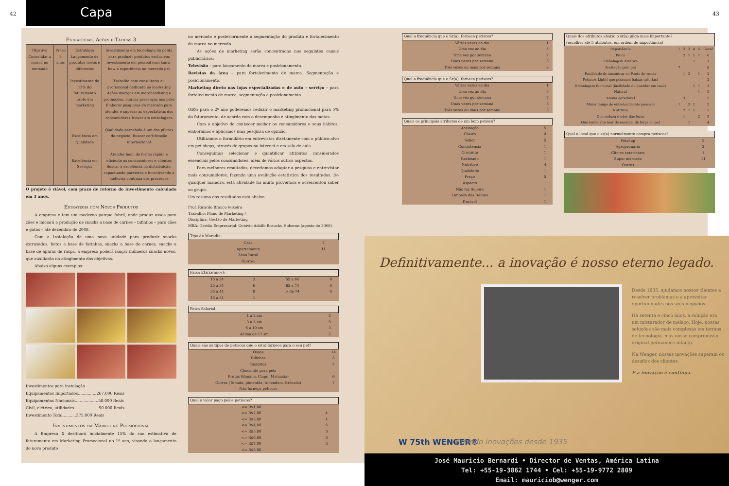42 43
Capa
Estratégias, Ações e Táticas 3
| Objetivo Consolidar a marca no mercado | Prazo 3 anos | Estratégia Lançamento de produtos novos e diferentes Investimento de 15% do faturamento bruto em marketing Excelência em Qualidade Excelência em Serviços | Investimento em tecnologia de ponta para produzir produtos exclusivos Investimento em pessoal com konw-how e experiência no mercado pet Trabalho com consultoria ou profissional dedicado ao marketing Ações maciças em merchandising e promoções, marcar presenças nos pdvs Elaborar pesquisas de mercado para atender e superar as expectativas dos consumidores Inovar em embalagens Qualidade percebida é um dos pilares do negócio. Buscar certificação internacional Atender bem, de forma rápida e eficiente os consumidores e clientes Buscar a excelência na distribuição, capacitando parceiros e incentivando a melhoria contínua dos processos |
O projeto é viável, com prazo de retorno do investimento calculado em 3 anos.
Estratégia com Novos Produtos
A empresa x tem um moderno parque fabril, onde produz ossos para cães e iniciará a produção de snacks a base de carnes – bifinhos – para cães e gatos – até dezembro de 2008.
Com a instalação de uma nova unidade para produzir snacks extrusados, feitos a base de farinhas, snacks a base de carnes, snacks a base de aparas de raspa, a empresa poderá lançar inúmeros snacks novos, que auxiliarão no atingimento dos objetivos.
Abaixo alguns exemplos:
Investimentos para instalação
Equipamentos Importados...............267.000 Reais
Equipamentos Nacionais...................58.000 Reais
Civil, elétrica, utilidades....................50.000 Reais
Investimento Total...........375.000 Reais
Investimentos em Marketing Promocional
A Empresa X destinará inicialmente 15% da sua estimativa de faturamento em Marketing Promocional no 1º ano, visando o lançamento do novo produto
no mercado e posteriormente a segmentação do produto e fortalecimento da marca no mercado.
As ações de marketing serão concentradas nos seguintes canais publicitários:
Televisão – para lançamento da marca e posicionamento.
Revistas da área – para fortalecimento de marca. Segmentação e posicionamento.
Marketing direto nas lojas especializadas e de auto – serviço – para fortalecimento de marca, segmentação e posicionamento.
OBS: para o 2º ano poderemos reduzir o marketing promocional para 5% do faturamento, de acordo com o desempenho e atingimento das metas.
Com o objetivo de conhecer melhor os consumidores e seus hábitos, elaboramos e aplicamos uma pesquisa de opinião.
Utilizamos o formulário em entrevistas diretamente com o público-alvo em pet shops, através de grupos na internet e em sala de aula.
Conseguimos selecionar e quantificar atributos considerados essenciais pelos consumidores, além de vários outros aspectos.
Para melhores resultados, deveriamos adaptar a pesquisa e entrevistar mais consumidores, fazendo uma avaliação estatistica dos resultados. De qualquer maneira, esta atividade foi muito proveitosa e acrescentou saber ao grupo.
Um resumo dos resultados está abaixo:
Prof. Ricardo Branco teixeira
Trabalho: Plano de Marketing /
Disciplina: Gestão de Marketing
MBA: Gestão Empresarial: Octávio Adolfo Braucks, Soberon (agosto de 2008)
Tipo de Moradia:
| Casa | 7 |
| Apartamento | 11 |
| Zona Rural | |
| Outros: | |
Faixa Etária(anos):
| 15 a 24 | 3 | 55 a 64 | 0 |
| 25 a 34 | 6 | 65 a 74 | 0 |
| 35 a 44 | 8 | > de 74 | 0 |
| 45 a 54 | 1 | | |
Faixa Salarial:
| 1 a 2 sm | 2 |
| 3 a 5 sm | 9 |
| 6 a 10 sm | 3 |
| Acima de 11 sm | 2 |
Quais são os tipos de petiscos que o sr(a) fornece para o seu pet?
| Ossos | 14 |
| Bifinhos | 8 |
| Biscoitos | 7 |
| Chocolate para pets | |
| Frutas (Banana, Caqui, Melancia) | 6 |
| Outros (Tomate, pimentão, Amendoin, Brócolis) | 7 |
| Não forneço petiscos | |
Qual o valor pago pelos petiscos?
| <= R$1,00 | |
| <= R$2,00 | 4 |
| <= R$3,00 | 4 |
| <= R$4,00 | 5 |
| <= R$5,00 | 3 |
| <= R$6,00 | 3 |
| <= R$7,00 | 3 |
| <= R$8,00 | |
Qual a frequência que o Sr(a). fornece petiscos?
| Várias vezes ao dia | 1 |
| Uma vez ao dia | 5 |
| Uma vez por semana | 7 |
| Duas vezes por semana | 3 |
| Três vezes ou mais por semana | 3 |
Qual a frequência que o Sr(a). fornece petiscos?
| Várias vezes ao dia | 1 |
| Uma vez ao dia | 5 |
| Uma vez por semana | 7 |
| Duas vezes por semana | 3 |
| Três vezes ou mais por semana | 3 |
Quais os principais atributos de um bom petisco?
| Aceitação | 5 |
| Cheiro | 4 |
| Sabor | 5 |
| Consistência | 1 |
| Crocante | 1 |
| Recheado | 1 |
| Nutritivo | 4 |
| Qualidade | 1 |
| Preço | 5 |
| Aspecto | 1 |
| Não faz Sujeira | 1 |
| Limpeza dos Dentes | 1 |
| Durável | 1 |
Quais dos atributos abaixo o sr(a) julga mais importante? (escolher até 5 atributos, em ordem de importância)
| Importância | 1 | 2 | 3 | 4 | 5 | Geral |
| --- | --- | --- | --- | --- | --- | --- |
| Preco | | 2 | 1 | 1 | 1 | 6 |
| Embalagem Atrativa | | | | 2 | | 1 |
| Aceitação pelo pet | 7 | | | | | 9 |
| Facilidade de encontrar no Ponto de venda | | 1 | 2 | | 1 | 2 |
| Petiscos Light( que possuam baixas calorias) | | | | | | 2 |
| Embalagem funcional (facilidade de guardar em casa) | | | | 1 | 1 | 1 |
| Natural | | | | | 1 | 3 |
| Aroma agradável | | 3 | | | | 5 |
| Maior tempo de entretenimento possivel | 1 | | 3 | 1 | | 3 |
| Nutritivo | | 2 | 1 | 1 | | 5 |
| Que reduza o odor das fezes | | 1 | | | 2 | 3 |
| Que tenha alto teor de energia, dê força ao pet | | | 1 | | | 4 |
Qual o local que o sr(a) normalmente compra petiscos?
| Petshop | 5 |
| Agropecuaria | 2 |
| Clinica veterinária | 1 |
| Super mercado | 11 |
| Outros | |
Definitivamente... a inovação é nosso eterno legado.
Misturador de melaço Wenger, desde 1935
Desde 1935, ajudamos nossos clientes a resolver problemas e a aproveitar oportunidades nos seus negócios.
Há setenta e cinco anos, a solução era um misturador de melaço. Hoje, nossas soluções são mais complexas em termos de tecnologia, mas nosso compromisso original permanece intacto.
Na Wenger, nossas inovações superam os desafios dos clientes.
E a inovação é contínua.
W 75th WENGER® Criando inovações desde 1935
José Mauricio Bernardi • Director de Ventas, América Latina
Tel: +55-19-3862 1744 • Cel: +55-19-9772 2809
Email: mauriciob@wenger.com